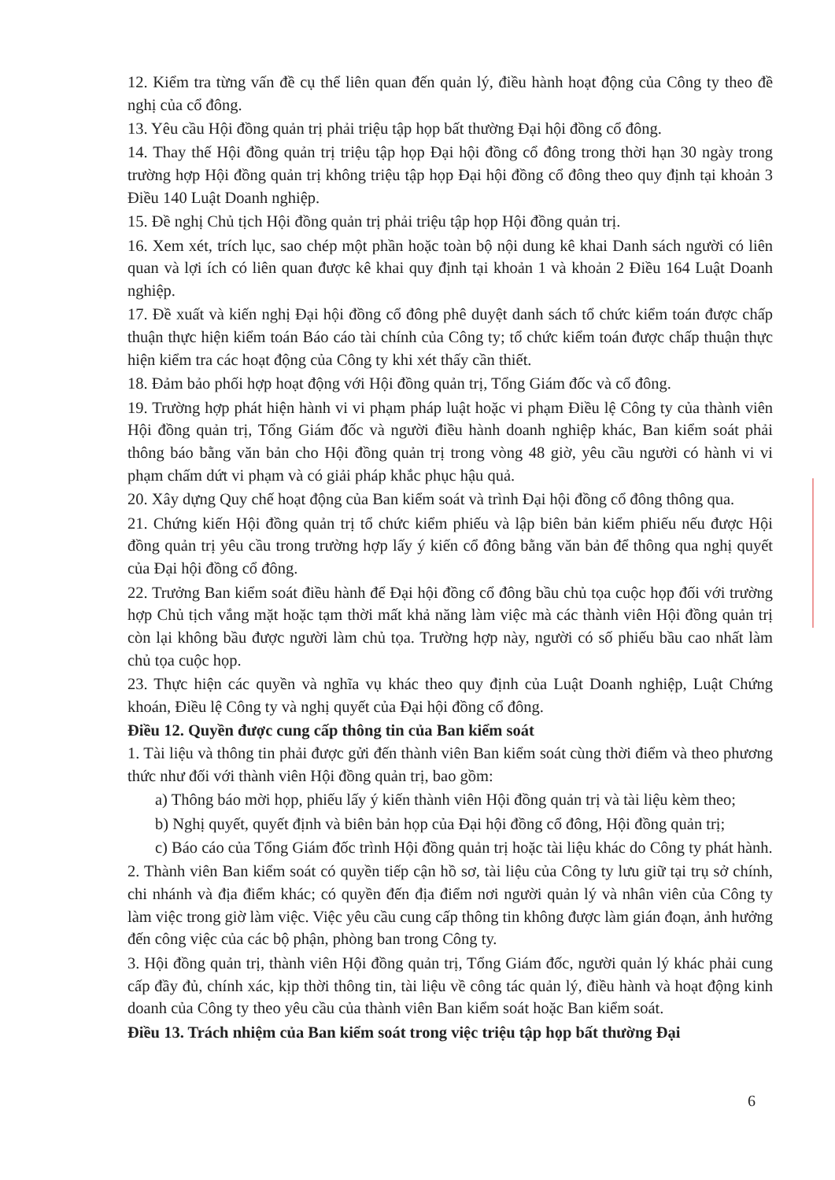12. Kiểm tra từng vấn đề cụ thể liên quan đến quản lý, điều hành hoạt động của Công ty theo đề nghị của cổ đông.
13. Yêu cầu Hội đồng quản trị phải triệu tập họp bất thường Đại hội đồng cổ đông.
14. Thay thế Hội đồng quản trị triệu tập họp Đại hội đồng cổ đông trong thời hạn 30 ngày trong trường hợp Hội đồng quản trị không triệu tập họp Đại hội đồng cổ đông theo quy định tại khoản 3 Điều 140 Luật Doanh nghiệp.
15. Đề nghị Chủ tịch Hội đồng quản trị phải triệu tập họp Hội đồng quản trị.
16. Xem xét, trích lục, sao chép một phần hoặc toàn bộ nội dung kê khai Danh sách người có liên quan và lợi ích có liên quan được kê khai quy định tại khoản 1 và khoản 2 Điều 164 Luật Doanh nghiệp.
17. Đề xuất và kiến nghị Đại hội đồng cổ đông phê duyệt danh sách tổ chức kiểm toán được chấp thuận thực hiện kiểm toán Báo cáo tài chính của Công ty; tổ chức kiểm toán được chấp thuận thực hiện kiểm tra các hoạt động của Công ty khi xét thấy cần thiết.
18. Đảm bảo phối hợp hoạt động với Hội đồng quản trị, Tổng Giám đốc và cổ đông.
19. Trường hợp phát hiện hành vi vi phạm pháp luật hoặc vi phạm Điều lệ Công ty của thành viên Hội đồng quản trị, Tổng Giám đốc và người điều hành doanh nghiệp khác, Ban kiểm soát phải thông báo bằng văn bản cho Hội đồng quản trị trong vòng 48 giờ, yêu cầu người có hành vi vi phạm chấm dứt vi phạm và có giải pháp khắc phục hậu quả.
20. Xây dựng Quy chế hoạt động của Ban kiểm soát và trình Đại hội đồng cổ đông thông qua.
21. Chứng kiến Hội đồng quản trị tổ chức kiểm phiếu và lập biên bản kiểm phiếu nếu được Hội đồng quản trị yêu cầu trong trường hợp lấy ý kiến cổ đông bằng văn bản để thông qua nghị quyết của Đại hội đồng cổ đông.
22. Trưởng Ban kiểm soát điều hành để Đại hội đồng cổ đông bầu chủ tọa cuộc họp đối với trường hợp Chủ tịch vắng mặt hoặc tạm thời mất khả năng làm việc mà các thành viên Hội đồng quản trị còn lại không bầu được người làm chủ tọa. Trường hợp này, người có số phiếu bầu cao nhất làm chủ tọa cuộc họp.
23. Thực hiện các quyền và nghĩa vụ khác theo quy định của Luật Doanh nghiệp, Luật Chứng khoán, Điều lệ Công ty và nghị quyết của Đại hội đồng cổ đông.
Điều 12. Quyền được cung cấp thông tin của Ban kiểm soát
1. Tài liệu và thông tin phải được gửi đến thành viên Ban kiểm soát cùng thời điểm và theo phương thức như đối với thành viên Hội đồng quản trị, bao gồm:
a) Thông báo mời họp, phiếu lấy ý kiến thành viên Hội đồng quản trị và tài liệu kèm theo;
b) Nghị quyết, quyết định và biên bản họp của Đại hội đồng cổ đông, Hội đồng quản trị;
c) Báo cáo của Tổng Giám đốc trình Hội đồng quản trị hoặc tài liệu khác do Công ty phát hành.
2. Thành viên Ban kiểm soát có quyền tiếp cận hồ sơ, tài liệu của Công ty lưu giữ tại trụ sở chính, chi nhánh và địa điểm khác; có quyền đến địa điểm nơi người quản lý và nhân viên của Công ty làm việc trong giờ làm việc. Việc yêu cầu cung cấp thông tin không được làm gián đoạn, ảnh hưởng đến công việc của các bộ phận, phòng ban trong Công ty.
3. Hội đồng quản trị, thành viên Hội đồng quản trị, Tổng Giám đốc, người quản lý khác phải cung cấp đầy đủ, chính xác, kịp thời thông tin, tài liệu về công tác quản lý, điều hành và hoạt động kinh doanh của Công ty theo yêu cầu của thành viên Ban kiểm soát hoặc Ban kiểm soát.
Điều 13. Trách nhiệm của Ban kiểm soát trong việc triệu tập họp bất thường Đại
6